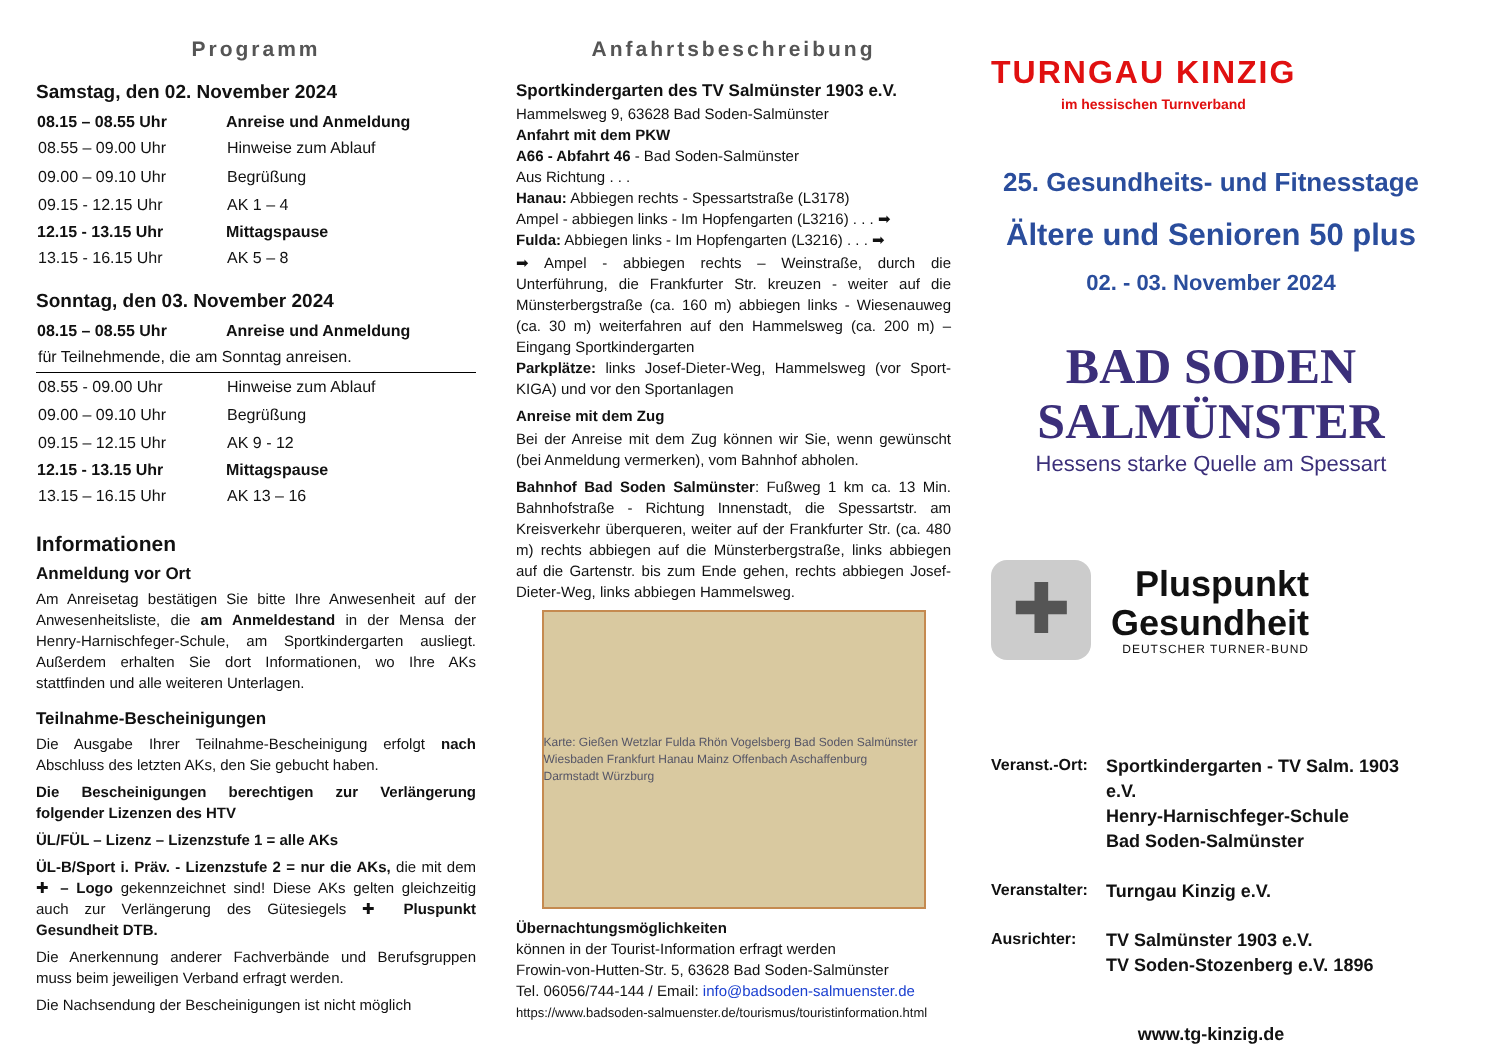Programm
Samstag, den 02. November 2024
| 08.15 – 08.55 Uhr | Anreise und Anmeldung |
| --- | --- |
| 08.55 – 09.00 Uhr | Hinweise zum Ablauf |
| 09.00 – 09.10 Uhr | Begrüßung |
| 09.15 - 12.15 Uhr | AK 1 – 4 |
| 12.15 - 13.15 Uhr | Mittagspause |
| 13.15 - 16.15 Uhr | AK 5 – 8 |
Sonntag, den 03. November 2024
| 08.15 – 08.55 Uhr | Anreise und Anmeldung |
| --- | --- |
| für Teilnehmende, die am Sonntag anreisen. | |
| 08.55 - 09.00 Uhr | Hinweise zum Ablauf |
| 09.00 – 09.10 Uhr | Begrüßung |
| 09.15 – 12.15 Uhr | AK 9 - 12 |
| 12.15 - 13.15 Uhr | Mittagspause |
| 13.15 – 16.15 Uhr | AK 13 – 16 |
Informationen
Anmeldung vor Ort
Am Anreisetag bestätigen Sie bitte Ihre Anwesenheit auf der Anwesenheitsliste, die am Anmeldestand in der Mensa der Henry-Harnischfeger-Schule, am Sportkindergarten ausliegt. Außerdem erhalten Sie dort Informationen, wo Ihre AKs stattfinden und alle weiteren Unterlagen.
Teilnahme-Bescheinigungen
Die Ausgabe Ihrer Teilnahme-Bescheinigung erfolgt nach Abschluss des letzten AKs, den Sie gebucht haben.
Die Bescheinigungen berechtigen zur Verlängerung folgender Lizenzen des HTV
ÜL/FÜL – Lizenz – Lizenzstufe 1 = alle AKs
ÜL-B/Sport i. Präv. - Lizenzstufe 2 = nur die AKs, die mit dem ✚ – Logo gekennzeichnet sind! Diese AKs gelten gleichzeitig auch zur Verlängerung des Gütesiegels ✚ Pluspunkt Gesundheit DTB.
Die Anerkennung anderer Fachverbände und Berufsgruppen muss beim jeweiligen Verband erfragt werden.
Die Nachsendung der Bescheinigungen ist nicht möglich
Anfahrtsbeschreibung
Sportkindergarten des TV Salmünster 1903 e.V.
Hammelsweg 9, 63628 Bad Soden-Salmünster
Anfahrt mit dem PKW
A66 - Abfahrt 46 - Bad Soden-Salmünster
Aus Richtung . . .
Hanau: Abbiegen rechts - Spessartstraße (L3178)
Ampel - abbiegen links - Im Hopfengarten (L3216) . . . ➡
Fulda: Abbiegen links - Im Hopfengarten (L3216) . . . ➡
➡ Ampel - abbiegen rechts – Weinstraße, durch die Unterführung, die Frankfurter Str. kreuzen - weiter auf die Münsterbergstraße (ca. 160 m) abbiegen links - Wiesenauweg (ca. 30 m) weiterfahren auf den Hammelsweg (ca. 200 m) – Eingang Sportkindergarten
Parkplätze: links Josef-Dieter-Weg, Hammelsweg (vor Sport-KIGA) und vor den Sportanlagen
Anreise mit dem Zug
Bei der Anreise mit dem Zug können wir Sie, wenn gewünscht (bei Anmeldung vermerken), vom Bahnhof abholen.
Bahnhof Bad Soden Salmünster: Fußweg 1 km ca. 13 Min. Bahnhofstraße - Richtung Innenstadt, die Spessartstr. am Kreisverkehr überqueren, weiter auf der Frankfurter Str. (ca. 480 m) rechts abbiegen auf die Münsterbergstraße, links abbiegen auf die Gartenstr. bis zum Ende gehen, rechts abbiegen Josef-Dieter-Weg, links abbiegen Hammelsweg.
Karte: Gießen Wetzlar Fulda Rhön Vogelsberg Bad Soden Salmünster Wiesbaden Frankfurt Hanau Mainz Offenbach Aschaffenburg Darmstadt Würzburg
Übernachtungsmöglichkeiten
können in der Tourist-Information erfragt werden
Frowin-von-Hutten-Str. 5, 63628 Bad Soden-Salmünster
Tel. 06056/744-144 / Email: info@badsoden-salmuenster.de
https://www.badsoden-salmuenster.de/tourismus/touristinformation.html
TURNGAU KINZIG
im hessischen Turnverband
25. Gesundheits- und Fitnesstage
Ältere und Senioren 50 plus
02. - 03. November 2024
BAD SODEN
SALMÜNSTER
Hessens starke Quelle am Spessart
✚
Pluspunkt
Gesundheit
DEUTSCHER TURNER-BUND
| Veranst.-Ort: | Sportkindergarten - TV Salm. 1903 e.V. Henry-Harnischfeger-Schule Bad Soden-Salmünster |
| Veranstalter: | Turngau Kinzig e.V. |
| Ausrichter: | TV Salmünster 1903 e.V. TV Soden-Stozenberg e.V. 1896 |
www.tg-kinzig.de